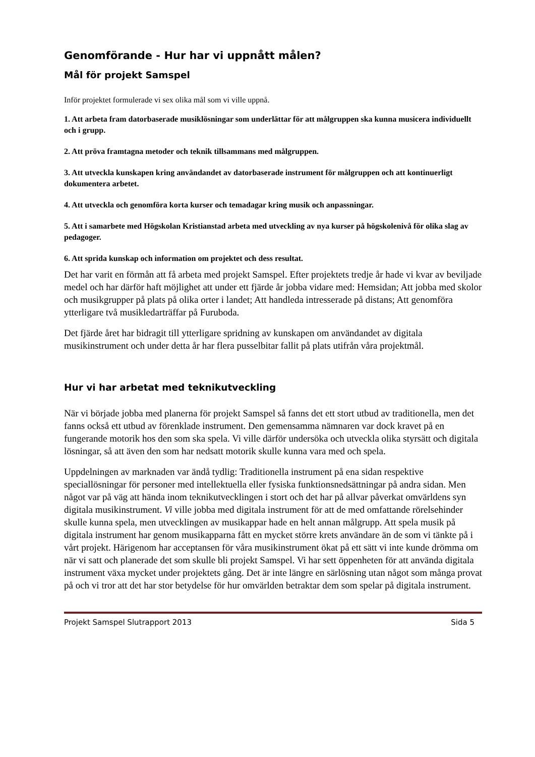Genomförande - Hur har vi uppnått målen?
Mål för projekt Samspel
Inför projektet formulerade vi sex olika mål som vi ville uppnå.
1. Att arbeta fram datorbaserade musiklösningar som underlättar för att målgruppen ska kunna musicera individuellt och i grupp.
2. Att pröva framtagna metoder och teknik tillsammans med målgruppen.
3. Att utveckla kunskapen kring användandet av datorbaserade instrument för målgruppen och att kontinuerligt dokumentera arbetet.
4. Att utveckla och genomföra korta kurser och temadagar kring musik och anpassningar.
5. Att i samarbete med Högskolan Kristianstad arbeta med utveckling av nya kurser på högskolenivå för olika slag av pedagoger.
6. Att sprida kunskap och information om projektet och dess resultat.
Det har varit en förmån att få arbeta med projekt Samspel. Efter projektets tredje år hade vi kvar av beviljade medel och har därför haft möjlighet att under ett fjärde år jobba vidare med: Hemsidan; Att jobba med skolor och musikgrupper på plats på olika orter i landet; Att handleda intresserade på distans; Att genomföra ytterligare två musikledarträffar på Furuboda.
Det fjärde året har bidragit till ytterligare spridning av kunskapen om användandet av digitala musikinstrument och under detta år har flera pusselbitar fallit på plats utifrån våra projektmål.
Hur vi har arbetat med teknikutveckling
När vi började jobba med planerna för projekt Samspel så fanns det ett stort utbud av traditionella, men det fanns också ett utbud av förenklade instrument. Den gemensamma nämnaren var dock kravet på en fungerande motorik hos den som ska spela. Vi ville därför undersöka och utveckla olika styrsätt och digitala lösningar, så att även den som har nedsatt motorik skulle kunna vara med och spela.
Uppdelningen av marknaden var ändå tydlig: Traditionella instrument på ena sidan respektive speciallösningar för personer med intellektuella eller fysiska funktionsnedsättningar på andra sidan. Men något var på väg att hända inom teknikutvecklingen i stort och det har på allvar påverkat omvärldens syn digitala musikinstrument. Vi ville jobba med digitala instrument för att de med omfattande rörelsehinder skulle kunna spela, men utvecklingen av musikappar hade en helt annan målgrupp. Att spela musik på digitala instrument har genom musikapparna fått en mycket större krets användare än de som vi tänkte på i vårt projekt. Härigenom har acceptansen för våra musikinstrument ökat på ett sätt vi inte kunde drömma om när vi satt och planerade det som skulle bli projekt Samspel. Vi har sett öppenheten för att använda digitala instrument växa mycket under projektets gång. Det är inte längre en särlösning utan något som många provat på och vi tror att det har stor betydelse för hur omvärlden betraktar dem som spelar på digitala instrument.
Projekt Samspel Slutrapport 2013 Sida 5